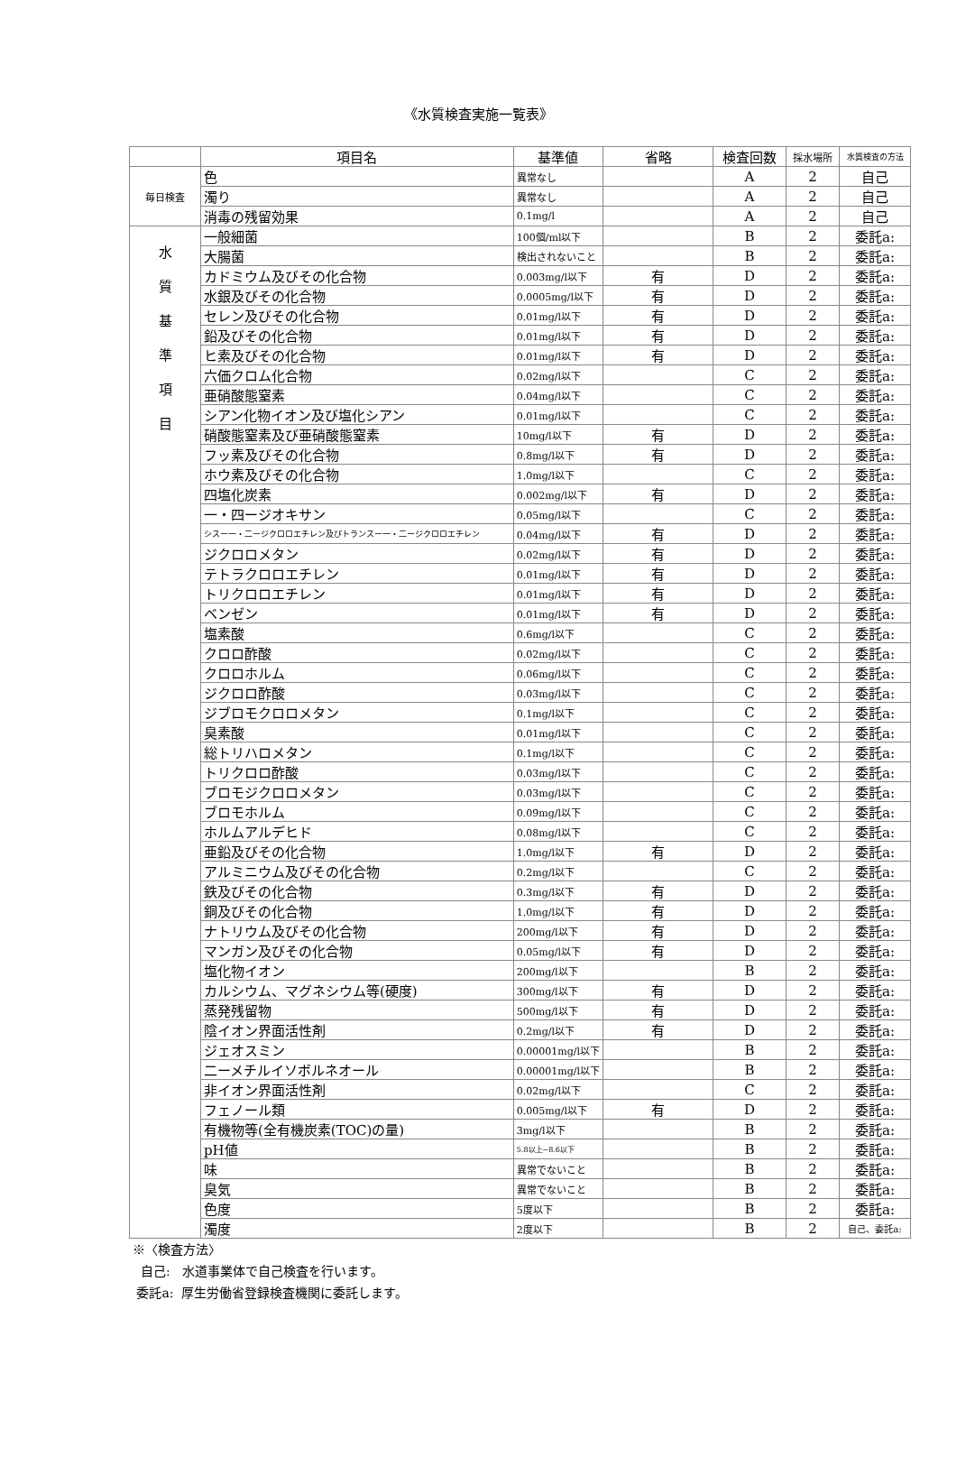《水質検査実施一覧表》
| | 項目名 | 基準値 | 省略 | 検査回数 | 採水場所 | 水質検査の方法 |
| --- | --- | --- | --- | --- | --- | --- |
| 毎日検査 | 色 | 異常なし | | A | 2 | 自己 |
| | 濁り | 異常なし | | A | 2 | 自己 |
| | 消毒の残留効果 | 0.1mg/l | | A | 2 | 自己 |
| 水 質 基 準 項 目 | 一般細菌 | 100個/ml以下 | | B | 2 | 委託a: |
| | 大腸菌 | 検出されないこと | | B | 2 | 委託a: |
| | カドミウム及びその化合物 | 0.003mg/l以下 | 有 | D | 2 | 委託a: |
| | 水銀及びその化合物 | 0.0005mg/l以下 | 有 | D | 2 | 委託a: |
| | セレン及びその化合物 | 0.01mg/l以下 | 有 | D | 2 | 委託a: |
| | 鉛及びその化合物 | 0.01mg/l以下 | 有 | D | 2 | 委託a: |
| | ヒ素及びその化合物 | 0.01mg/l以下 | 有 | D | 2 | 委託a: |
| | 六価クロム化合物 | 0.02mg/l以下 | | C | 2 | 委託a: |
| | 亜硝酸態窒素 | 0.04mg/l以下 | | C | 2 | 委託a: |
| | シアン化物イオン及び塩化シアン | 0.01mg/l以下 | | C | 2 | 委託a: |
| | 硝酸態窒素及び亜硝酸態窒素 | 10mg/l以下 | 有 | D | 2 | 委託a: |
| | フッ素及びその化合物 | 0.8mg/l以下 | 有 | D | 2 | 委託a: |
| | ホウ素及びその化合物 | 1.0mg/l以下 | | C | 2 | 委託a: |
| | 四塩化炭素 | 0.002mg/l以下 | 有 | D | 2 | 委託a: |
| | 一・四ージオキサン | 0.05mg/l以下 | | C | 2 | 委託a: |
| | シスー一・二ージクロロエチレン及びトランスー一・二ージクロロエチレン | 0.04mg/l以下 | 有 | D | 2 | 委託a: |
| | ジクロロメタン | 0.02mg/l以下 | 有 | D | 2 | 委託a: |
| | テトラクロロエチレン | 0.01mg/l以下 | 有 | D | 2 | 委託a: |
| | トリクロロエチレン | 0.01mg/l以下 | 有 | D | 2 | 委託a: |
| | ベンゼン | 0.01mg/l以下 | 有 | D | 2 | 委託a: |
| | 塩素酸 | 0.6mg/l以下 | | C | 2 | 委託a: |
| | クロロ酢酸 | 0.02mg/l以下 | | C | 2 | 委託a: |
| | クロロホルム | 0.06mg/l以下 | | C | 2 | 委託a: |
| | ジクロロ酢酸 | 0.03mg/l以下 | | C | 2 | 委託a: |
| | ジブロモクロロメタン | 0.1mg/l以下 | | C | 2 | 委託a: |
| | 臭素酸 | 0.01mg/l以下 | | C | 2 | 委託a: |
| | 総トリハロメタン | 0.1mg/l以下 | | C | 2 | 委託a: |
| | トリクロロ酢酸 | 0.03mg/l以下 | | C | 2 | 委託a: |
| | ブロモジクロロメタン | 0.03mg/l以下 | | C | 2 | 委託a: |
| | ブロモホルム | 0.09mg/l以下 | | C | 2 | 委託a: |
| | ホルムアルデヒド | 0.08mg/l以下 | | C | 2 | 委託a: |
| | 亜鉛及びその化合物 | 1.0mg/l以下 | 有 | D | 2 | 委託a: |
| | アルミニウム及びその化合物 | 0.2mg/l以下 | | C | 2 | 委託a: |
| | 鉄及びその化合物 | 0.3mg/l以下 | 有 | D | 2 | 委託a: |
| | 銅及びその化合物 | 1.0mg/l以下 | 有 | D | 2 | 委託a: |
| | ナトリウム及びその化合物 | 200mg/l以下 | 有 | D | 2 | 委託a: |
| | マンガン及びその化合物 | 0.05mg/l以下 | 有 | D | 2 | 委託a: |
| | 塩化物イオン | 200mg/l以下 | | B | 2 | 委託a: |
| | カルシウム、マグネシウム等(硬度) | 300mg/l以下 | 有 | D | 2 | 委託a: |
| | 蒸発残留物 | 500mg/l以下 | 有 | D | 2 | 委託a: |
| | 陰イオン界面活性剤 | 0.2mg/l以下 | 有 | D | 2 | 委託a: |
| | ジェオスミン | 0.00001mg/l以下 | | B | 2 | 委託a: |
| | 二ーメチルイソボルネオール | 0.00001mg/l以下 | | B | 2 | 委託a: |
| | 非イオン界面活性剤 | 0.02mg/l以下 | | C | 2 | 委託a: |
| | フェノール類 | 0.005mg/l以下 | 有 | D | 2 | 委託a: |
| | 有機物等(全有機炭素(TOC)の量) | 3mg/l以下 | | B | 2 | 委託a: |
| | pH値 | 5.8以上~8.6以下 | | B | 2 | 委託a: |
| | 味 | 異常でないこと | | B | 2 | 委託a: |
| | 臭気 | 異常でないこと | | B | 2 | 委託a: |
| | 色度 | 5度以下 | | B | 2 | 委託a: |
| | 濁度 | 2度以下 | | B | 2 | 自己、委託a: |
※〈検査方法〉
自己: 水道事業体で自己検査を行います。
委託a: 厚生労働省登録検査機関に委託します。